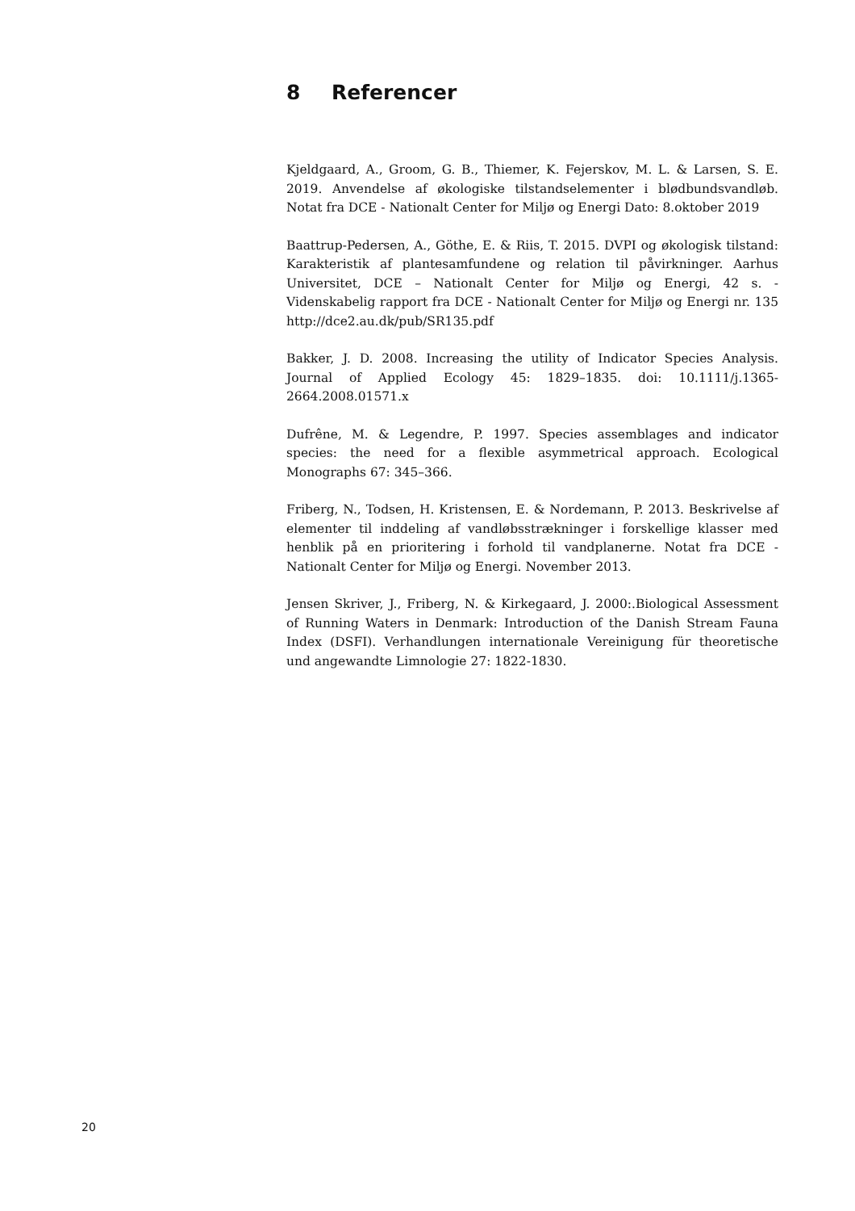8 Referencer
Kjeldgaard, A., Groom, G. B., Thiemer, K. Fejerskov, M. L. & Larsen, S. E. 2019. Anvendelse af økologiske tilstandselementer i blødbundsvandløb. Notat fra DCE - Nationalt Center for Miljø og Energi Dato: 8.oktober 2019
Baattrup-Pedersen, A., Göthe, E. & Riis, T. 2015. DVPI og økologisk tilstand: Karakteristik af plantesamfundene og relation til påvirkninger. Aarhus Universitet, DCE – Nationalt Center for Miljø og Energi, 42 s. - Videnskabelig rapport fra DCE - Nationalt Center for Miljø og Energi nr. 135 http://dce2.au.dk/pub/SR135.pdf
Bakker, J. D. 2008. Increasing the utility of Indicator Species Analysis. Journal of Applied Ecology 45: 1829–1835. doi: 10.1111/j.1365-2664.2008.01571.x
Dufrêne, M. & Legendre, P. 1997. Species assemblages and indicator species: the need for a flexible asymmetrical approach. Ecological Monographs 67: 345–366.
Friberg, N., Todsen, H. Kristensen, E. & Nordemann, P. 2013. Beskrivelse af elementer til inddeling af vandløbsstrækninger i forskellige klasser med henblik på en prioritering i forhold til vandplanerne. Notat fra DCE - Nationalt Center for Miljø og Energi. November 2013.
Jensen Skriver, J., Friberg, N. & Kirkegaard, J. 2000:.Biological Assessment of Running Waters in Denmark: Introduction of the Danish Stream Fauna Index (DSFI). Verhandlungen internationale Vereinigung für theoretische und angewandte Limnologie 27: 1822-1830.
20